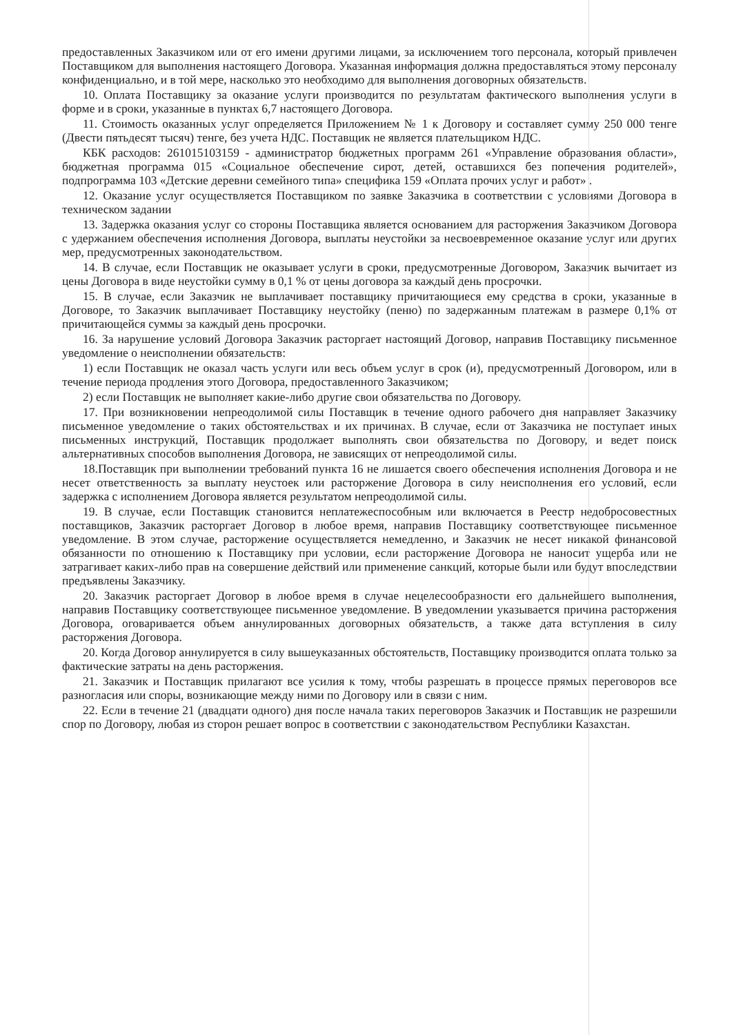предоставленных Заказчиком или от его имени другими лицами, за исключением того персонала, который привлечен Поставщиком для выполнения настоящего Договора. Указанная информация должна предоставляться этому персоналу конфиденциально, и в той мере, насколько это необходимо для выполнения договорных обязательств.
10. Оплата Поставщику за оказание услуги производится по результатам фактического выполнения услуги в форме и в сроки, указанные в пунктах 6,7 настоящего Договора.
11. Стоимость оказанных услуг определяется Приложением № 1 к Договору и составляет сумму 250 000 тенге (Двести пятьдесят тысяч) тенге, без учета НДС. Поставщик не является плательщиком НДС.
КБК расходов: 261015103159 - администратор бюджетных программ 261 «Управление образования области», бюджетная программа 015 «Социальное обеспечение сирот, детей, оставшихся без попечения родителей», подпрограмма 103 «Детские деревни семейного типа» специфика 159 «Оплата прочих услуг и работ» .
12. Оказание услуг осуществляется Поставщиком по заявке Заказчика в соответствии с условиями Договора в техническом задании
13. Задержка оказания услуг со стороны Поставщика является основанием для расторжения Заказчиком Договора с удержанием обеспечения исполнения Договора, выплаты неустойки за несвоевременное оказание услуг или других мер, предусмотренных законодательством.
14. В случае, если Поставщик не оказывает услуги в сроки, предусмотренные Договором, Заказчик вычитает из цены Договора в виде неустойки сумму в 0,1 % от цены договора за каждый день просрочки.
15. В случае, если Заказчик не выплачивает поставщику причитающиеся ему средства в сроки, указанные в Договоре, то Заказчик выплачивает Поставщику неустойку (пеню) по задержанным платежам в размере 0,1% от причитающейся суммы за каждый день просрочки.
16. За нарушение условий Договора Заказчик расторгает настоящий Договор, направив Поставщику письменное уведомление о неисполнении обязательств:
1) если Поставщик не оказал часть услуги или весь объем услуг в срок (и), предусмотренный Договором, или в течение периода продления этого Договора, предоставленного Заказчиком;
2) если Поставщик не выполняет какие-либо другие свои обязательства по Договору.
17. При возникновении непреодолимой силы Поставщик в течение одного рабочего дня направляет Заказчику письменное уведомление о таких обстоятельствах и их причинах. В случае, если от Заказчика не поступает иных письменных инструкций, Поставщик продолжает выполнять свои обязательства по Договору, и ведет поиск альтернативных способов выполнения Договора, не зависящих от непреодолимой силы.
18.Поставщик при выполнении требований пункта 16 не лишается своего обеспечения исполнения Договора и не несет ответственность за выплату неустоек или расторжение Договора в силу неисполнения его условий, если задержка с исполнением Договора является результатом непреодолимой силы.
19. В случае, если Поставщик становится неплатежеспособным или включается в Реестр недобросовестных поставщиков, Заказчик расторгает Договор в любое время, направив Поставщику соответствующее письменное уведомление. В этом случае, расторжение осуществляется немедленно, и Заказчик не несет никакой финансовой обязанности по отношению к Поставщику при условии, если расторжение Договора не наносит ущерба или не затрагивает каких-либо прав на совершение действий или применение санкций, которые были или будут впоследствии предъявлены Заказчику.
20. Заказчик расторгает Договор в любое время в случае нецелесообразности его дальнейшего выполнения, направив Поставщику соответствующее письменное уведомление. В уведомлении указывается причина расторжения Договора, оговаривается объем аннулированных договорных обязательств, а также дата вступления в силу расторжения Договора.
20. Когда Договор аннулируется в силу вышеуказанных обстоятельств, Поставщику производится оплата только за фактические затраты на день расторжения.
21. Заказчик и Поставщик прилагают все усилия к тому, чтобы разрешать в процессе прямых переговоров все разногласия или споры, возникающие между ними по Договору или в связи с ним.
22. Если в течение 21 (двадцати одного) дня после начала таких переговоров Заказчик и Поставщик не разрешили спор по Договору, любая из сторон решает вопрос в соответствии с законодательством Республики Казахстан.